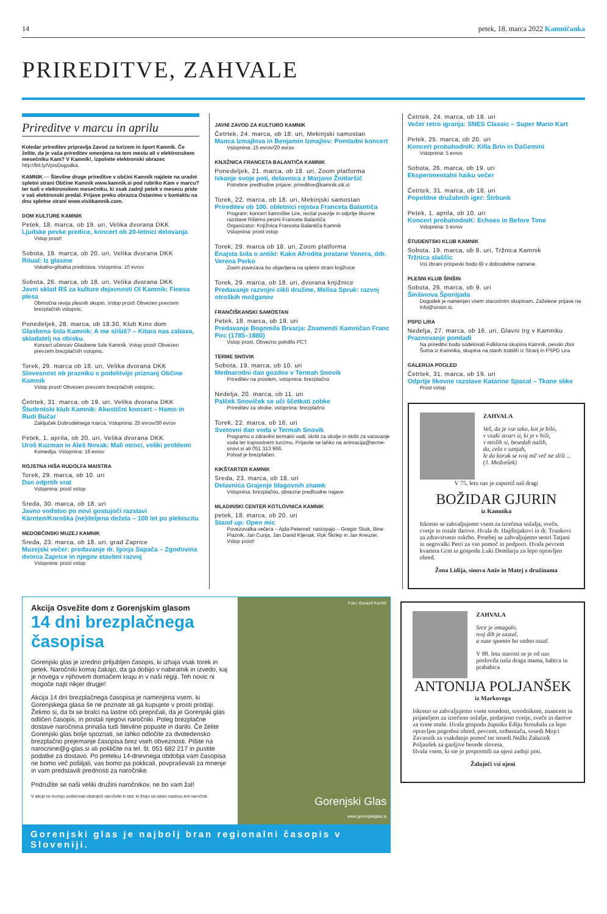14 petek, 18. marca 2022 Kamničanka
PRIREDITVE, ZAHVALE
Prireditve v marcu in aprilu
Koledar prireditev pripravlja Zavod za turizem in šport Kamnik. Če želite, da je vaša prireditev omenjena na tem mestu ali v elektronskem mesečniku Kam? V Kamnik!, izpolnite elektronski obrazec http://bit.ly/VpisDogodka.
KAMNIK — Številne druge prireditve v občini Kamnik najdete na uradni spletni strani Občine Kamnik www.kamnik.si pod rubriko Kam v marcu? ter tudi v elektronskem mesečniku, ki vsak zadnji petek v mesecu pride v vaš elektronski predal. Prijave preko obrazca Ostanimo v kontaktu na dnu spletne strani www.visitkamnik.com.
DOM KULTURE KAMNIK
Petek, 18. marca, ob 19. uri, Velika dvorana DKK
Ljudske pevke predice, koncert ob 20-letnici delovanja
Vstop prost!
Sobota, 19. marca, ob 20. uri, Velika dvorana DKK
Ritual: Iz glasine
Vokalno-gibalna predstava. Vstopnina: 10 evrov
Sobota, 26. marca, ob 18. uri, Velika dvorana DKK
Javni sklad RS za kulture dejavnosti OI Kamnik: Finesa plesa
Območna revija plesnih skupin. Vstop prost! Obvezen prevzem brezplačnih vstopnic.
Ponedeljek, 28. marca, ob 18.30, Klub Kino dom
Glasbena šola Kamnik: A me slišiš? – Kitara nas zabava, skladatelj na obisku.
Koncert učencev Glasbene šole Kamnik. Vstop prost! Obvezen prevzem brezplačnih vstopnic.
Torek, 29. marca ob 18. uri, Velika dvorana DKK
Slovesnost ob prazniku s podelitvijo priznanj Občine Kamnik
Vstop prost! Obvezen prevzem brezplačnih vstopnic.
Četrtek, 31. marca, ob 19. uri, Velika dvorana DKK
Študentski klub Kamnik: Akustični koncert – Hamo in Rudi Bučar
Zaključek Dobrodelnega marca. Vstopnina: 25 evrov/30 evrov
Petek, 1. aprila, ob 20. uri, Velika dvorana DKK
Uroš Kuzman in Aleš Novak: Mali otroci, veliki problemi
Komedija. Vstopnina: 16 evrov
ROJSTNA HIŠA RUDOLFA MAISTRA
Torek, 29. marca, ob 10. uri
Dan odprtih vrat
Vstopnina: prost vstop
Sreda, 30. marca, ob 18. uri
Javno vodstvo po novi gostujoči razstavi Kärnten/Koroška (ne)deljena dežela – 100 let po plebiscitu
MEDOBČINSKI MUZEJ KAMNIK
Sreda, 23. marca, ob 18. uri, grad Zaprice
Muzejski večer: predavanje dr. Igorja Sapača – Zgodovina dvorca Zaprice in njegov stavbni razvoj
Vstopnina: prost vstop
JAVNI ZAVOD ZA KULTURO KAMNIK
Četrtek, 24. marca, ob 18. uri, Mekinjski samostan
Manca Izmajlova in Benjamin Izmajlov: Pomladni koncert
Vstopnina: 15 evrov/20 evrov
KNJIŽNICA FRANCETA BALANTIČA KAMNIK
Ponedeljek, 21. marca, ob 18. uri, Zoom platforma
Iskanje svoje poti, delavnica z Marjano Žnidaršič
Potrebne predhodne prijave: prireditve@kamnik.sik.si
Torek, 22. marca, ob 18. uri, Mekinjski samostan
Prireditev ob 100. obletnici rojstva Franceta Balantiča
Program: koncert kamniške Lire, recital poezije in odprtje likovne razstave Rišemo pesmi Franceta Balantiča
Organizator: Knjižnica Franceta Balantiča Kamnik
Vstopnina: prost vstop
Torek, 29. marca ob 18. uri, Zoom platforma
Enajsta šola o antiki: Kako Afrodita postane Venera, ddr. Verena Perko
Zoom povezava bo objavljena na spletni strani knjižnice
Torek, 29. marca, ob 18. uri, dvorana knjižnice
Predavanje razvojni cikli družine, Melisa Spruk: razvoj otroških možganov
FRANČIŠKANSKI SAMOSTAN
Petek, 18. marca, ob 19. uri
Predavanje Bogomila Brvarja: Znameniti Kamničan Franc Pirc (1785–1880)
Vstop prost. Obvezno potrdilo PCT.
TERME SNOVIK
Sobota, 19. marca, ob 10. uri
Mednarodni dan gozdov v Termah Snovik
Prireditev na prostem, vstopnina: brezplačno
Nedelja, 20. marca, ob 11. uri
Palček Snoviček se uči ščetkati zobke
Prireditev za otroke, vstopnina: brezplačno
Torek, 22. marca, ob 16. uri
Svetovni dan voda v Termah Snovik
Programu o zdravilni termalni vodi, skrbi za okolje in skrbi za varovanje voda ter trajnostnem turizmu. Prijavite se lahko na animacija@terme-snovi.si ali 051 313 966.
Pohod je brezplačen.
KIKŠTARTER KAMNIK
Sreda, 23. marca, ob 18. uri
Delavnica Grajenje blagovnih znamk
Vstopnina: brezplačno, obvezne predhodne najave
MLADINSKI CENTER KOTLOVNICA KAMNIK
petek, 18. marca, ob 20. uri
Stand up: Open mic
Povezovalka večera – Ajda Peternel; nastopajo – Gregor Skok, Bine Plaznik, Jan Cunja, Jan David Kljenak, Rok Škrlep in Jan Kreuzer. Vstop prost!
Četrtek, 24. marca, ob 18. uri
Večer retro igranja: SNES Classic – Super Mario Kart
Petek, 25. marca, ob 20. uri
Koncert probahodniK: Killa Brin in DaGemini
Vstopnina: 5 evrov
Sobota, 26. marca, ob 19. uri
Eksperimentalni haiku večer
Četrtek, 31. marca, ob 18. uri
Popoldne družabnih iger: Štrbunk
Petek, 1. aprila, ob 10. uri
Koncert probahodniK: Echoes in Before Time
Vstopnina: 5 evrov
ŠTUDENTSKI KLUB KAMNIK
Sobota, 19. marca, ob 8. uri, Tržnica Kamnik
Tržnica slaščic
Vsi zbrani prispevki bodo šli v dobrodelne namene.
PLESNI KLUB ŠINŠIN
Sobota, 26. marca, ob 9. uri
Šinšinova Šponijada
Dogodek je namenjen vsem starostnim skupinam. Zaželene prijave na info@sinsin.si.
PSPD LIRA
Nedelja, 27. marca, ob 16. uri, Glavni trg v Kamniku
Praznovanje pomladi
Na prireditvi bodo sodelovali Folklorna skupina Kamnik, pevski zbor Šutna iz Kamnika, skupina na starih trobilih iz Stranj in PSPD Lira
GALERIJA POGLED
Četrtek, 31. marca, ob 19. uri
Odprtje likovne razstave Katarine Spacal – Tkane slike
Prost vstop
ZAHVALA
Veš, da je vse tako, kot je bilo,
v vsaki stvari si, ki je v hiši,
v mislih si, besedah naših,
da, celo v sanjah,
le da korak se tvoj nič več ne sliši ...
(J. Medvešek)
V 75. letu nas je zapustil naš dragi
BOŽIDAR GJURIN
iz Kamnika
Iskreno se zahvaljujemo vsem za izrečena sožalja, sveče, cvetje in ostale darove. Hvala dr. Hajdinjakovi in dr. Trunkovi za zdravstveno oskrbo. Posebej se zahvaljujemo sestri Tatjani in negovalki Petri za vso pomoč in podporo. Hvala pevcem kvarteta Grm in gospodu Luki Demšarju za lepo opravljen obred.
Žena Lidija, sinova Anže in Matej z družinama
Akcija Osvežite dom z Gorenjskim glasom
14 dni brezplačnega časopisa
Gorenjski glas je izredno priljubljen časopis, ki izhaja vsak torek in petek. Naročniki komaj čakajo, da ga dobijo v nabiralnik in izvedo, kaj je novega v njihovem domačem kraju in v naši regiji. Teh novic ni mogoče najti nikjer drugje!
Akcija 14 dni brezplačnega časopisa je namenjena vsem, ki Gorenjskega glasa še ne poznate ali ga kupujete v prosti prodaji. Želimo si, da bi se bralci na lastne oči prepričali, da je Gorenjski glas odličen časopis, in postali njegovi naročniki. Poleg brezplačne dostave naročnina prinaša tudi številne popuste in darilo. Če želite Gorenjski glas bolje spoznati, se lahko odločite za dvotedensko brezplačno prejemanje časopisa brez vseh obveznosti. Pišite na narocnine@g-glas.si ali pokličite na tel. št. 051 682 217 in pustite podatke za dostavo. Po preteku 14-dnevnega obdobja vam časopisa ne bomo več pošiljali, vas bomo pa poklicali, povpraševali za mnenje in vam predstavili prednosti za naročnike.
Pridružite se naši veliki družini naročnikov, ne bo vam žal!
V akciji ne morejo sodelovati obstoječi naročniki in tisti, ki živijo na istem naslovu kot naročnik.
Foto: Gorazd Kavčič
Gorenjski Glas
www.gorenjskiglas.si
Gorenjski glas je najbolj bran regionalni časopis v Sloveniji.
ZAHVALA
Srce je omagalo,
tvoj dih je zastal,
a nate spomin bo vedno ostal.
V 88. letu starosti se je od nas poslovila naša draga mama, babica in prababica
ANTONIJA POLJANŠEK
iz Markovega
Iskreno se zahvaljujemo vsem sosedom, sorodnikom, znancem in prijateljem za izrečeno sožalje, podarjeno cvetje, sveče in darove za svete maše. Hvala gospodu župniku Ediju Strouhalu za lepo opravljen pogrebni obred, pevcem, trobentaču, sosedi Mojci Zavasnik za vsakdanjo pomoč ter sosedi Nežki Zalaznik Poljanšek za ganljive besede slovesa.
Hvala vsem, ki ste jo pospremili na njeni zadnji poti.
Žalujoči vsi njeni